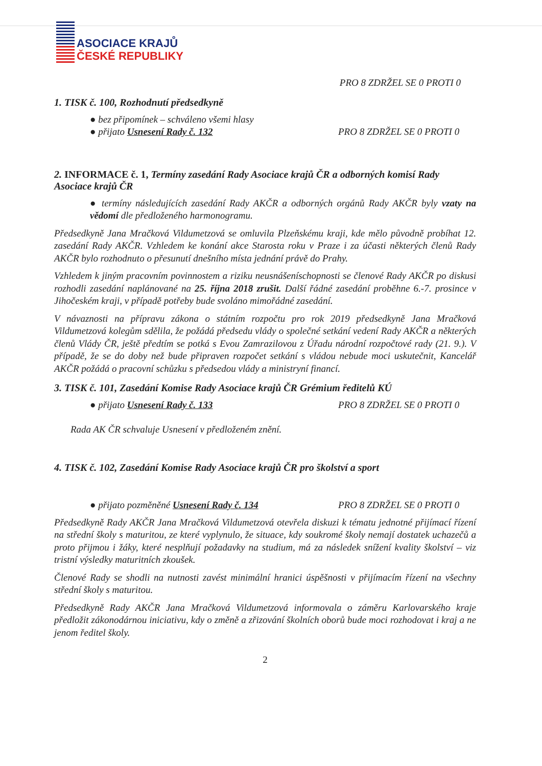ASOCIACE KRAJŮ
ČESKÉ REPUBLIKY
PRO 8 ZDRŽEL SE 0 PROTI 0
1. TISK č. 100, Rozhodnutí předsedkyně
● bez připomínek – schváleno všemi hlasy
● přijato Usnesení Rady č. 132 PRO 8 ZDRŽEL SE 0 PROTI 0
2. INFORMACE č. 1, Termíny zasedání Rady Asociace krajů ČR a odborných komisí Rady Asociace krajů ČR
● termíny následujících zasedání Rady AKČR a odborných orgánů Rady AKČR byly vzaty na vědomí dle předloženého harmonogramu.
Předsedkyně Jana Mračková Vildumetzová se omluvila Plzeňskému kraji, kde mělo původně probíhat 12. zasedání Rady AKČR. Vzhledem ke konání akce Starosta roku v Praze i za účasti některých členů Rady AKČR bylo rozhodnuto o přesunutí dnešního místa jednání právě do Prahy.
Vzhledem k jiným pracovním povinnostem a riziku neusnášeníschopnosti se členové Rady AKČR po diskusi rozhodli zasedání naplánované na 25. října 2018 zrušit. Další řádné zasedání proběhne 6.-7. prosince v Jihočeském kraji, v případě potřeby bude svoláno mimořádné zasedání.
V návaznosti na přípravu zákona o státním rozpočtu pro rok 2019 předsedkyně Jana Mračková Vildumetzová kolegům sdělila, že požádá předsedu vlády o společné setkání vedení Rady AKČR a některých členů Vlády ČR, ještě předtím se potká s Evou Zamrazilovou z Úřadu národní rozpočtové rady (21. 9.). V případě, že se do doby než bude připraven rozpočet setkání s vládou nebude moci uskutečnit, Kancelář AKČR požádá o pracovní schůzku s předsedou vlády a ministryní financí.
3. TISK č. 101, Zasedání Komise Rady Asociace krajů ČR Grémium ředitelů KÚ
● přijato Usnesení Rady č. 133 PRO 8 ZDRŽEL SE 0 PROTI 0
Rada AK ČR schvaluje Usnesení v předloženém znění.
4. TISK č. 102, Zasedání Komise Rady Asociace krajů ČR pro školství a sport
● přijato pozměněné Usnesení Rady č. 134 PRO 8 ZDRŽEL SE 0 PROTI 0
Předsedkyně Rady AKČR Jana Mračková Vildumetzová otevřela diskuzi k tématu jednotné přijímací řízení na střední školy s maturitou, ze které vyplynulo, že situace, kdy soukromé školy nemají dostatek uchazečů a proto přijmou i žáky, které nesplňují požadavky na studium, má za následek snížení kvality školství – viz tristní výsledky maturitních zkoušek.
Členové Rady se shodli na nutnosti zavést minimální hranici úspěšnosti v přijímacím řízení na všechny střední školy s maturitou.
Předsedkyně Rady AKČR Jana Mračková Vildumetzová informovala o záměru Karlovarského kraje předložit zákonodárnou iniciativu, kdy o změně a zřizování školních oborů bude moci rozhodovat i kraj a ne jenom ředitel školy.
2